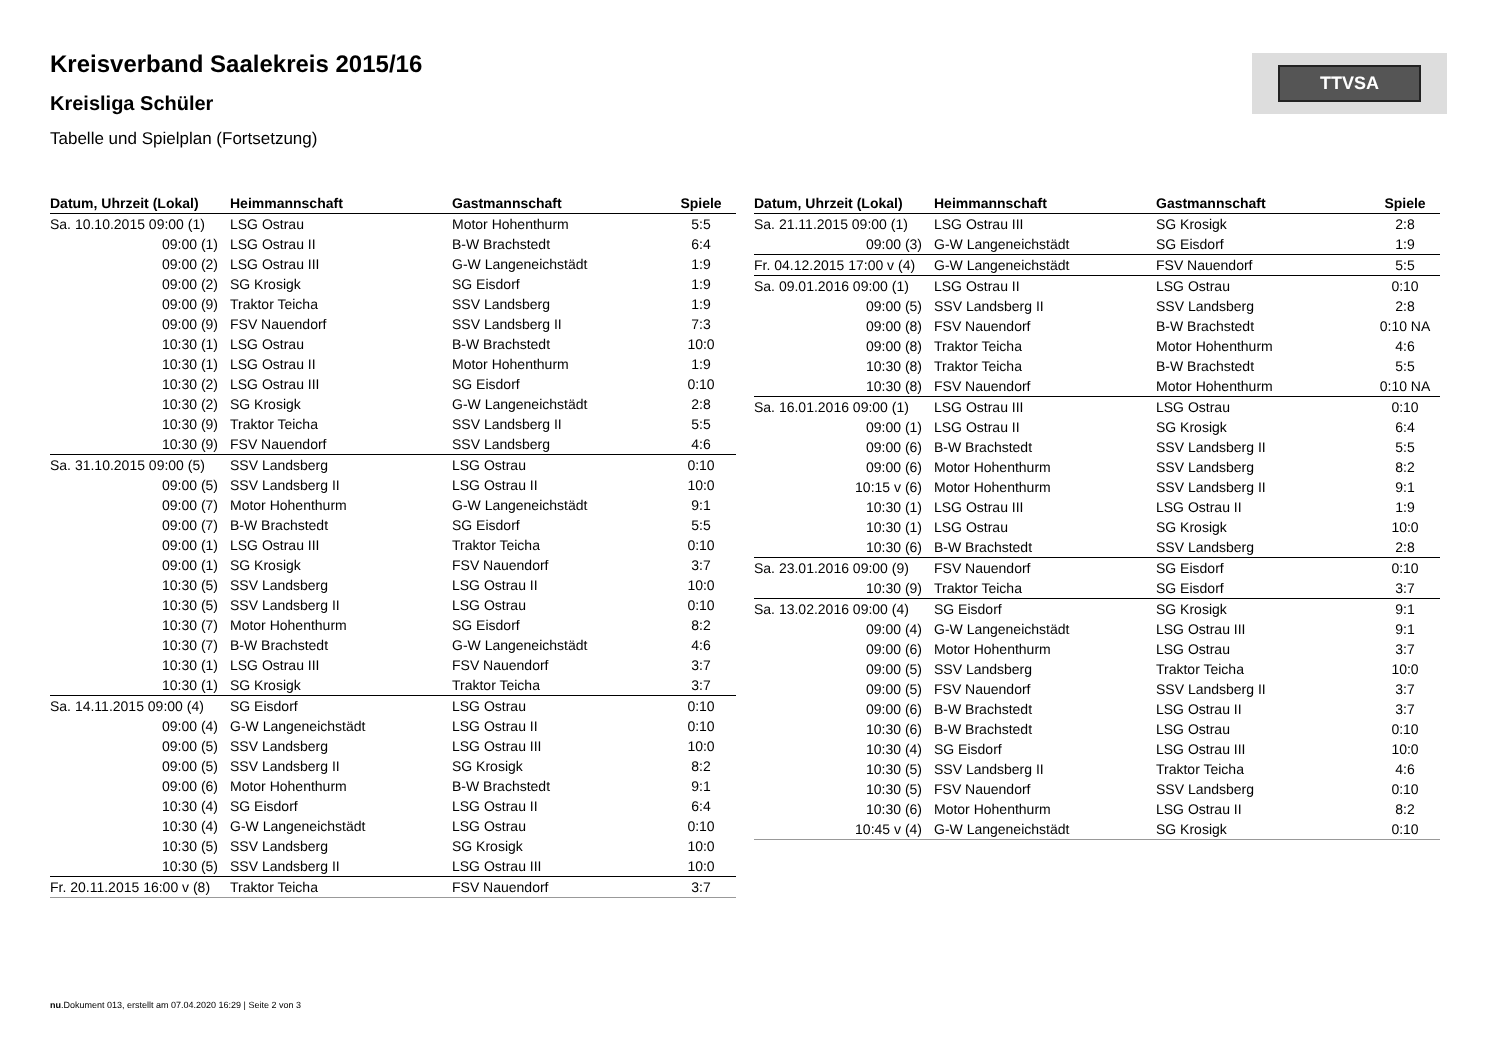TTVSA
Kreisverband Saalekreis 2015/16
Kreisliga Schüler
Tabelle und Spielplan (Fortsetzung)
| Datum, Uhrzeit (Lokal) | Heimmannschaft | Gastmannschaft | Spiele |
| --- | --- | --- | --- |
| Sa. 10.10.2015 09:00 (1) | LSG Ostrau | Motor Hohenthurm | 5:5 |
| 09:00 (1) | LSG Ostrau II | B-W Brachstedt | 6:4 |
| 09:00 (2) | LSG Ostrau III | G-W Langeneichstädt | 1:9 |
| 09:00 (2) | SG Krosigk | SG Eisdorf | 1:9 |
| 09:00 (9) | Traktor Teicha | SSV Landsberg | 1:9 |
| 09:00 (9) | FSV Nauendorf | SSV Landsberg II | 7:3 |
| 10:30 (1) | LSG Ostrau | B-W Brachstedt | 10:0 |
| 10:30 (1) | LSG Ostrau II | Motor Hohenthurm | 1:9 |
| 10:30 (2) | LSG Ostrau III | SG Eisdorf | 0:10 |
| 10:30 (2) | SG Krosigk | G-W Langeneichstädt | 2:8 |
| 10:30 (9) | Traktor Teicha | SSV Landsberg II | 5:5 |
| 10:30 (9) | FSV Nauendorf | SSV Landsberg | 4:6 |
| Sa. 31.10.2015 09:00 (5) | SSV Landsberg | LSG Ostrau | 0:10 |
| 09:00 (5) | SSV Landsberg II | LSG Ostrau II | 10:0 |
| 09:00 (7) | Motor Hohenthurm | G-W Langeneichstädt | 9:1 |
| 09:00 (7) | B-W Brachstedt | SG Eisdorf | 5:5 |
| 09:00 (1) | LSG Ostrau III | Traktor Teicha | 0:10 |
| 09:00 (1) | SG Krosigk | FSV Nauendorf | 3:7 |
| 10:30 (5) | SSV Landsberg | LSG Ostrau II | 10:0 |
| 10:30 (5) | SSV Landsberg II | LSG Ostrau | 0:10 |
| 10:30 (7) | Motor Hohenthurm | SG Eisdorf | 8:2 |
| 10:30 (7) | B-W Brachstedt | G-W Langeneichstädt | 4:6 |
| 10:30 (1) | LSG Ostrau III | FSV Nauendorf | 3:7 |
| 10:30 (1) | SG Krosigk | Traktor Teicha | 3:7 |
| Sa. 14.11.2015 09:00 (4) | SG Eisdorf | LSG Ostrau | 0:10 |
| 09:00 (4) | G-W Langeneichstädt | LSG Ostrau II | 0:10 |
| 09:00 (5) | SSV Landsberg | LSG Ostrau III | 10:0 |
| 09:00 (5) | SSV Landsberg II | SG Krosigk | 8:2 |
| 09:00 (6) | Motor Hohenthurm | B-W Brachstedt | 9:1 |
| 10:30 (4) | SG Eisdorf | LSG Ostrau II | 6:4 |
| 10:30 (4) | G-W Langeneichstädt | LSG Ostrau | 0:10 |
| 10:30 (5) | SSV Landsberg | SG Krosigk | 10:0 |
| 10:30 (5) | SSV Landsberg II | LSG Ostrau III | 10:0 |
| Fr. 20.11.2015 16:00 v (8) | Traktor Teicha | FSV Nauendorf | 3:7 |
| Datum, Uhrzeit (Lokal) | Heimmannschaft | Gastmannschaft | Spiele |
| --- | --- | --- | --- |
| Sa. 21.11.2015 09:00 (1) | LSG Ostrau III | SG Krosigk | 2:8 |
| 09:00 (3) | G-W Langeneichstädt | SG Eisdorf | 1:9 |
| Fr. 04.12.2015 17:00 v (4) | G-W Langeneichstädt | FSV Nauendorf | 5:5 |
| Sa. 09.01.2016 09:00 (1) | LSG Ostrau II | LSG Ostrau | 0:10 |
| 09:00 (5) | SSV Landsberg II | SSV Landsberg | 2:8 |
| 09:00 (8) | FSV Nauendorf | B-W Brachstedt | 0:10 NA |
| 09:00 (8) | Traktor Teicha | Motor Hohenthurm | 4:6 |
| 10:30 (8) | Traktor Teicha | B-W Brachstedt | 5:5 |
| 10:30 (8) | FSV Nauendorf | Motor Hohenthurm | 0:10 NA |
| Sa. 16.01.2016 09:00 (1) | LSG Ostrau III | LSG Ostrau | 0:10 |
| 09:00 (1) | LSG Ostrau II | SG Krosigk | 6:4 |
| 09:00 (6) | B-W Brachstedt | SSV Landsberg II | 5:5 |
| 09:00 (6) | Motor Hohenthurm | SSV Landsberg | 8:2 |
| 10:15 v (6) | Motor Hohenthurm | SSV Landsberg II | 9:1 |
| 10:30 (1) | LSG Ostrau III | LSG Ostrau II | 1:9 |
| 10:30 (1) | LSG Ostrau | SG Krosigk | 10:0 |
| 10:30 (6) | B-W Brachstedt | SSV Landsberg | 2:8 |
| Sa. 23.01.2016 09:00 (9) | FSV Nauendorf | SG Eisdorf | 0:10 |
| 10:30 (9) | Traktor Teicha | SG Eisdorf | 3:7 |
| Sa. 13.02.2016 09:00 (4) | SG Eisdorf | SG Krosigk | 9:1 |
| 09:00 (4) | G-W Langeneichstädt | LSG Ostrau III | 9:1 |
| 09:00 (6) | Motor Hohenthurm | LSG Ostrau | 3:7 |
| 09:00 (5) | SSV Landsberg | Traktor Teicha | 10:0 |
| 09:00 (5) | FSV Nauendorf | SSV Landsberg II | 3:7 |
| 09:00 (6) | B-W Brachstedt | LSG Ostrau II | 3:7 |
| 10:30 (6) | B-W Brachstedt | LSG Ostrau | 0:10 |
| 10:30 (4) | SG Eisdorf | LSG Ostrau III | 10:0 |
| 10:30 (5) | SSV Landsberg II | Traktor Teicha | 4:6 |
| 10:30 (5) | FSV Nauendorf | SSV Landsberg | 0:10 |
| 10:30 (6) | Motor Hohenthurm | LSG Ostrau II | 8:2 |
| 10:45 v (4) | G-W Langeneichstädt | SG Krosigk | 0:10 |
nu.Dokument 013, erstellt am 07.04.2020 16:29 | Seite 2 von 3